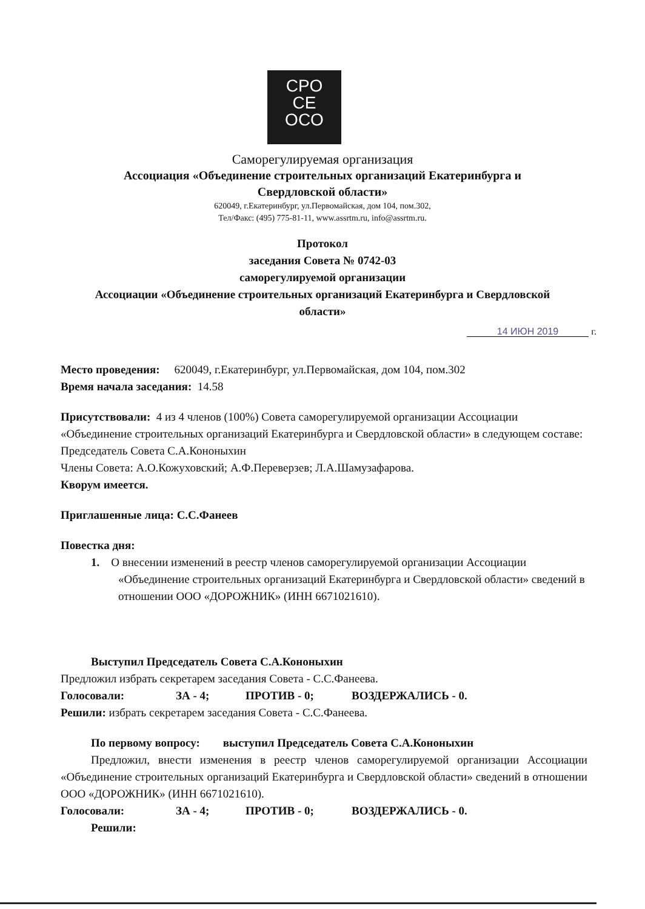CPO
CE
OCO
Саморегулируемая организация
Ассоциация «Объединение строительных организаций Екатеринбурга и
Свердловской области»
620049, г.Екатеринбург, ул.Первомайская, дом 104, пом.302,
Тел/Факс: (495) 775-81-11, www.assrtm.ru, info@assrtm.ru.
Протокол
заседания Совета № 0742-03
саморегулируемой организации
Ассоциации «Объединение строительных организаций Екатеринбурга и Свердловской
области»
14 ИЮН 2019 г.
Место проведения: 620049, г.Екатеринбург, ул.Первомайская, дом 104, пом.302
Время начала заседания: 14.58
Присутствовали: 4 из 4 членов (100%) Совета саморегулируемой организации Ассоциации «Объединение строительных организаций Екатеринбурга и Свердловской области» в следующем составе:
Председатель Совета С.А.Кононыхин
Члены Совета: А.О.Кожуховский; А.Ф.Переверзев; Л.А.Шамузафарова.
Кворум имеется.
Приглашенные лица: С.С.Фанеев
Повестка дня:
1. О внесении изменений в реестр членов саморегулируемой организации Ассоциации «Объединение строительных организаций Екатеринбурга и Свердловской области» сведений в отношении ООО «ДОРОЖНИК» (ИНН 6671021610).
Выступил Председатель Совета С.А.Кононыхин
Предложил избрать секретарем заседания Совета - С.С.Фанеева.
Голосовали: ЗА - 4; ПРОТИВ - 0; ВОЗДЕРЖАЛИСЬ - 0.
Решили: избрать секретарем заседания Совета - С.С.Фанеева.
По первому вопросу: выступил Председатель Совета С.А.Кононыхин
Предложил, внести изменения в реестр членов саморегулируемой организации Ассоциации «Объединение строительных организаций Екатеринбурга и Свердловской области» сведений в отношении ООО «ДОРОЖНИК» (ИНН 6671021610).
Голосовали: ЗА - 4; ПРОТИВ - 0; ВОЗДЕРЖАЛИСЬ - 0.
Решили: